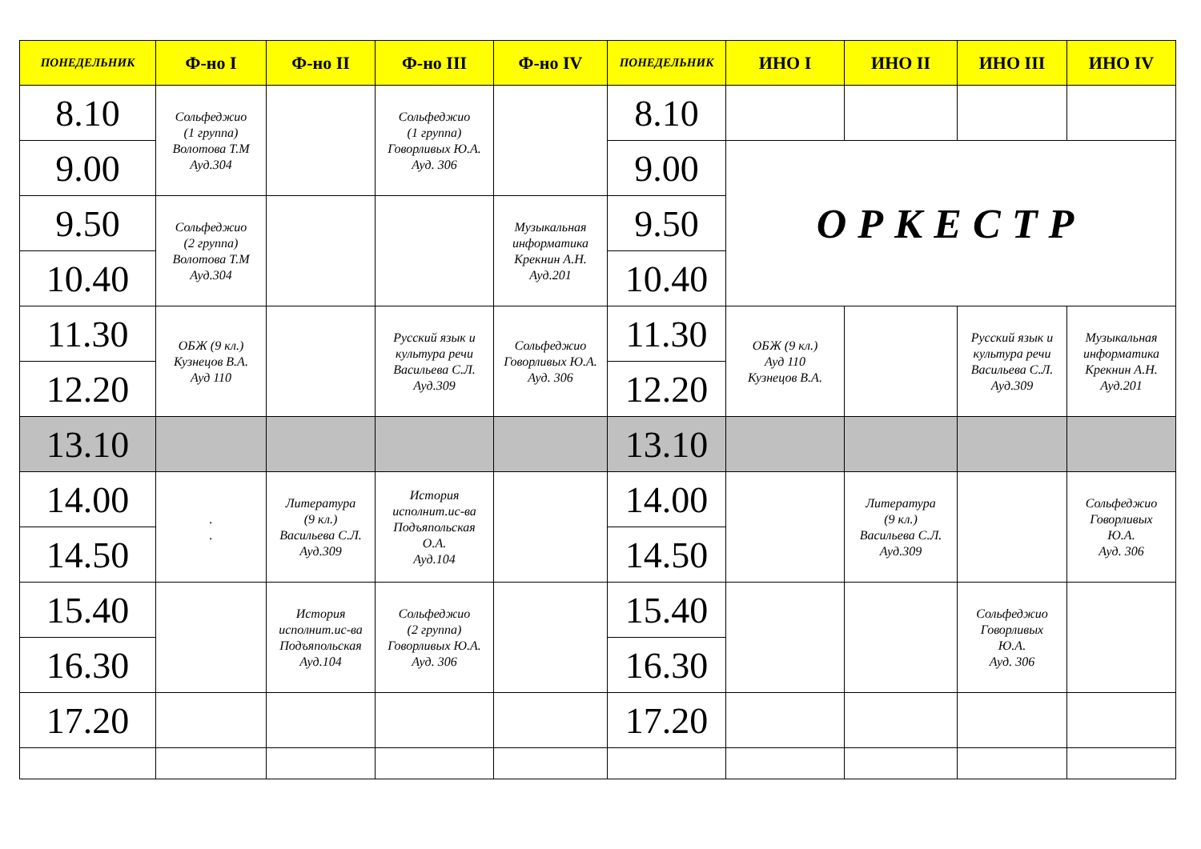| ПОНЕДЕЛЬНИК | Ф-но I | Ф-но II | Ф-но III | Ф-но IV | ПОНЕДЕЛЬНИК | ИНО I | ИНО II | ИНО III | ИНО IV |
| --- | --- | --- | --- | --- | --- | --- | --- | --- | --- |
| 8.10 | Сольфеджио (1 группа) Волотова Т.М Ауд.304 | | Сольфеджио (1 группа) Говорливых Ю.А. Ауд. 306 | | 8.10 | | | | |
| 9.00 | | | | | 9.00 | ОРКЕСТР | | | |
| 9.50 | Сольфеджио (2 группа) Волотова Т.М Ауд.304 | | | Музыкальная информатика Крекнин А.Н. Ауд.201 | 9.50 | | | | |
| 10.40 | | | | | 10.40 | | | | |
| 11.30 | ОБЖ (9 кл.) Кузнецов В.А. Ауд 110 | | Русский язык и культура речи Васильева С.Л. Ауд.309 | Сольфеджио Говорливых Ю.А. Ауд. 306 | 11.30 | ОБЖ (9 кл.) Ауд 110 Кузнецов В.А. | | Русский язык и культура речи Васильева С.Л. Ауд.309 | Музыкальная информатика Крекнин А.Н. Ауд.201 |
| 12.20 | | | | | 12.20 | | | | |
| 13.10 | | | | | 13.10 | | | | |
| 14.00 | . . | Литература (9 кл.) Васильева С.Л. Ауд.309 | История исполнит.ис-ва Подъяпольская О.А. Ауд.104 | | 14.00 | | Литература (9 кл.) Васильева С.Л. Ауд.309 | | Сольфеджио Говорливых Ю.А. Ауд. 306 |
| 14.50 | | | | | 14.50 | | | | |
| 15.40 | | История исполнит.ис-ва Подъяпольская Ауд.104 | Сольфеджио (2 группа) Говорливых Ю.А. Ауд. 306 | | 15.40 | | | Сольфеджио Говорливых Ю.А. Ауд. 306 | |
| 16.30 | | | | | 16.30 | | | | |
| 17.20 | | | | | 17.20 | | | | |